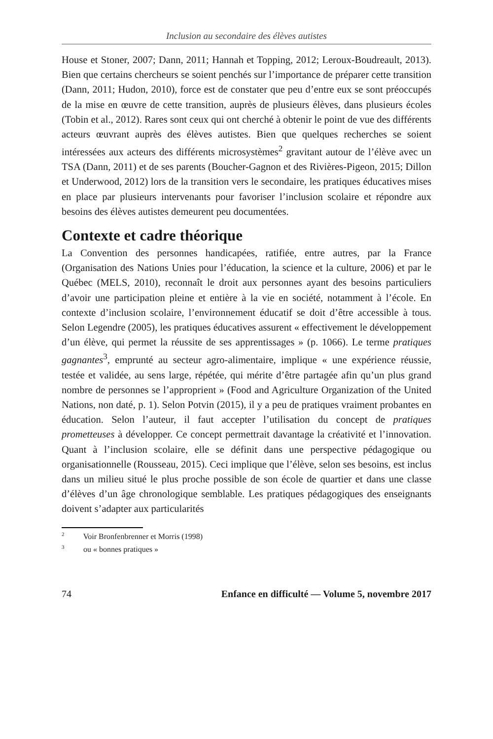Inclusion au secondaire des élèves autistes
House et Stoner, 2007; Dann, 2011; Hannah et Topping, 2012; Leroux-Boudreault, 2013). Bien que certains chercheurs se soient penchés sur l’importance de préparer cette transition (Dann, 2011; Hudon, 2010), force est de constater que peu d’entre eux se sont préoccupés de la mise en œuvre de cette transition, auprès de plusieurs élèves, dans plusieurs écoles (Tobin et al., 2012). Rares sont ceux qui ont cherché à obtenir le point de vue des différents acteurs œuvrant auprès des élèves autistes. Bien que quelques recherches se soient intéressées aux acteurs des différents microsystèmes<sup>2</sup> gravitant autour de l’élève avec un TSA (Dann, 2011) et de ses parents (Boucher-Gagnon et des Rivières-Pigeon, 2015; Dillon et Underwood, 2012) lors de la transition vers le secondaire, les pratiques éducatives mises en place par plusieurs intervenants pour favoriser l’inclusion scolaire et répondre aux besoins des élèves autistes demeurent peu documentées.
Contexte et cadre théorique
La Convention des personnes handicapées, ratifiée, entre autres, par la France (Organisation des Nations Unies pour l’éducation, la science et la culture, 2006) et par le Québec (MELS, 2010), reconnaît le droit aux personnes ayant des besoins particuliers d’avoir une participation pleine et entière à la vie en société, notamment à l’école. En contexte d’inclusion scolaire, l’environnement éducatif se doit d’être accessible à tous. Selon Legendre (2005), les pratiques éducatives assurent « effectivement le développement d’un élève, qui permet la réussite de ses apprentissages » (p. 1066). Le terme pratiques gagnantes<sup>3</sup>, emprunté au secteur agro-alimentaire, implique « une expérience réussie, testée et validée, au sens large, répétée, qui mérite d’être partagée afin qu’un plus grand nombre de personnes se l’approprient » (Food and Agriculture Organization of the United Nations, non daté, p. 1). Selon Potvin (2015), il y a peu de pratiques vraiment probantes en éducation. Selon l’auteur, il faut accepter l’utilisation du concept de pratiques prometteuses à développer. Ce concept permettrait davantage la créativité et l’innovation. Quant à l’inclusion scolaire, elle se définit dans une perspective pédagogique ou organisationnelle (Rousseau, 2015). Ceci implique que l’élève, selon ses besoins, est inclus dans un milieu situé le plus proche possible de son école de quartier et dans une classe d’élèves d’un âge chronologique semblable. Les pratiques pédagogiques des enseignants doivent s’adapter aux particularités
<sup>2</sup> Voir Bronfenbrenner et Morris (1998)
<sup>3</sup> ou « bonnes pratiques »
74 Enfance en difficulté — Volume 5, novembre 2017